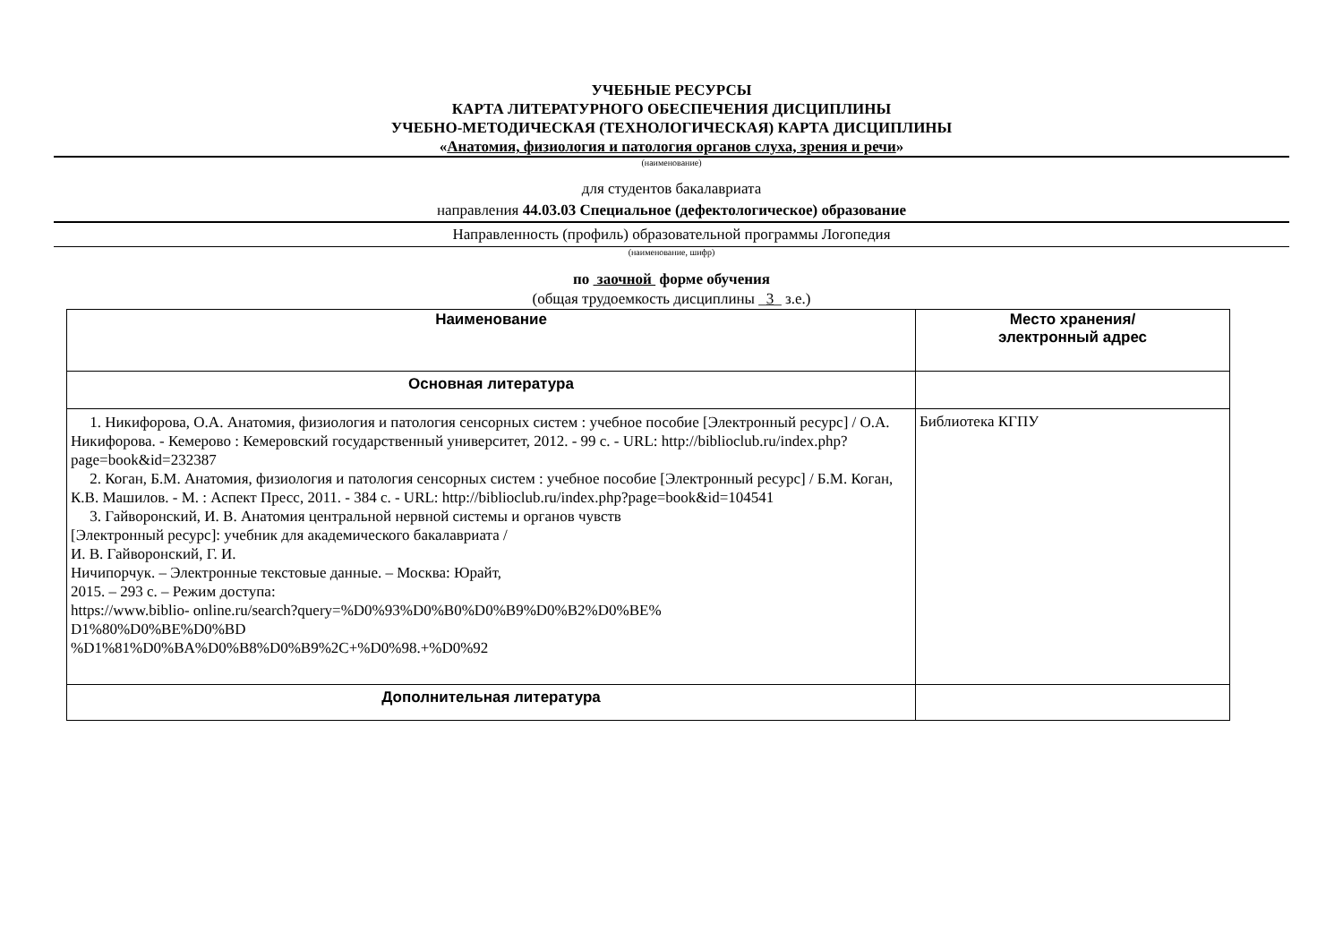УЧЕБНЫЕ РЕСУРСЫ
КАРТА ЛИТЕРАТУРНОГО ОБЕСПЕЧЕНИЯ ДИСЦИПЛИНЫ
УЧЕБНО-МЕТОДИЧЕСКАЯ (ТЕХНОЛОГИЧЕСКАЯ) КАРТА ДИСЦИПЛИНЫ
«Анатомия, физиология и патология органов слуха, зрения и речи»
(наименование)
для студентов бакалавриата
направления 44.03.03 Специальное (дефектологическое) образование
Направленность (профиль) образовательной программы Логопедия
(наименование, шифр)
по заочной форме обучения
(общая трудоемкость дисциплины _3_ з.е.)
| Наименование | Место хранения/ электронный адрес |
| --- | --- |
| Основная литература | |
| 1. Никифорова, О.А. Анатомия, физиология и патология сенсорных систем : учебное пособие [Электронный ресурс] / О.А. Никифорова. - Кемерово : Кемеровский государственный университет, 2012. - 99 с. - URL: http://biblioclub.ru/index.php?page=book&id=232387 2. Коган, Б.М. Анатомия, физиология и патология сенсорных систем : учебное пособие [Электронный ресурс] / Б.М. Коган, К.В. Машилов. - М. : Аспект Пресс, 2011. - 384 с. - URL: http://biblioclub.ru/index.php?page=book&id=104541 3. Гайворонский, И. В. Анатомия центральной нервной системы и органов чувств [Электронный ресурс]: учебник для академического бакалавриата / И. В. Гайворонский, Г. И. Ничипорчук. – Электронные текстовые данные. – Москва: Юрайт, 2015. – 293 с. – Режим доступа: https://www.biblio- online.ru/search?query=%D0%93%D0%B0%D0%B9%D0%B2%D0%BE% D1%80%D0%BE%D0%BD %D1%81%D0%BA%D0%B8%D0%B9%2C+%D0%98.+%D0%92 | Библиотека КГПУ |
| Дополнительная литература | |